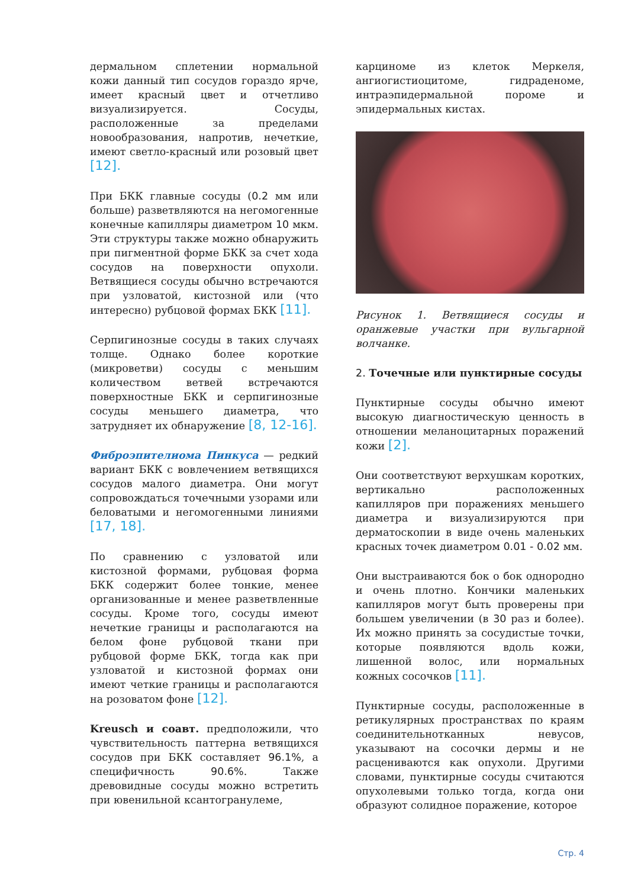дермальном сплетении нормальной кожи данный тип сосудов гораздо ярче, имеет красный цвет и отчетливо визуализируется. Сосуды, расположенные за пределами новообразования, напротив, нечеткие, имеют светло-красный или розовый цвет [12].
При БКК главные сосуды (0.2 мм или больше) разветвляются на негомогенные конечные капилляры диаметром 10 мкм. Эти структуры также можно обнаружить при пигментной форме БКК за счет хода сосудов на поверхности опухоли. Ветвящиеся сосуды обычно встречаются при узловатой, кистозной или (что интересно) рубцовой формах БКК [11].
Серпигинозные сосуды в таких случаях толще. Однако более короткие (микроветви) сосуды с меньшим количеством ветвей встречаются поверхностные БКК и серпигинозные сосуды меньшего диаметра, что затрудняет их обнаружение [8, 12-16].
Фиброэпителиома Пинкуса — редкий вариант БКК с вовлечением ветвящихся сосудов малого диаметра. Они могут сопровождаться точечными узорами или беловатыми и негомогенными линиями [17, 18].
По сравнению с узловатой или кистозной формами, рубцовая форма БКК содержит более тонкие, менее организованные и менее разветвленные сосуды. Кроме того, сосуды имеют нечеткие границы и располагаются на белом фоне рубцовой ткани при рубцовой форме БКК, тогда как при узловатой и кистозной формах они имеют четкие границы и располагаются на розоватом фоне [12].
Kreusch и соавт. предположили, что чувствительность паттерна ветвящихся сосудов при БКК составляет 96.1%, а специфичность 90.6%. Также древовидные сосуды можно встретить при ювенильной ксантогранулеме,
карциноме из клеток Меркеля, ангиогистиоцитоме, гидраденоме, интраэпидермальной пороме и эпидермальных кистах.
Рисунок 1. Ветвящиеся сосуды и оранжевые участки при вульгарной волчанке.
2. Точечные или пунктирные сосуды
Пунктирные сосуды обычно имеют высокую диагностическую ценность в отношении меланоцитарных поражений кожи [2].
Они соответствуют верхушкам коротких, вертикально расположенных капилляров при поражениях меньшего диаметра и визуализируются при дерматоскопии в виде очень маленьких красных точек диаметром 0.01 - 0.02 мм.
Они выстраиваются бок о бок однородно и очень плотно. Кончики маленьких капилляров могут быть проверены при большем увеличении (в 30 раз и более). Их можно принять за сосудистые точки, которые появляются вдоль кожи, лишенной волос, или нормальных кожных сосочков [11].
Пунктирные сосуды, расположенные в ретикулярных пространствах по краям соединительнотканных невусов, указывают на сосочки дермы и не расцениваются как опухоли. Другими словами, пунктирные сосуды считаются опухолевыми только тогда, когда они образуют солидное поражение, которое
Стр. 4